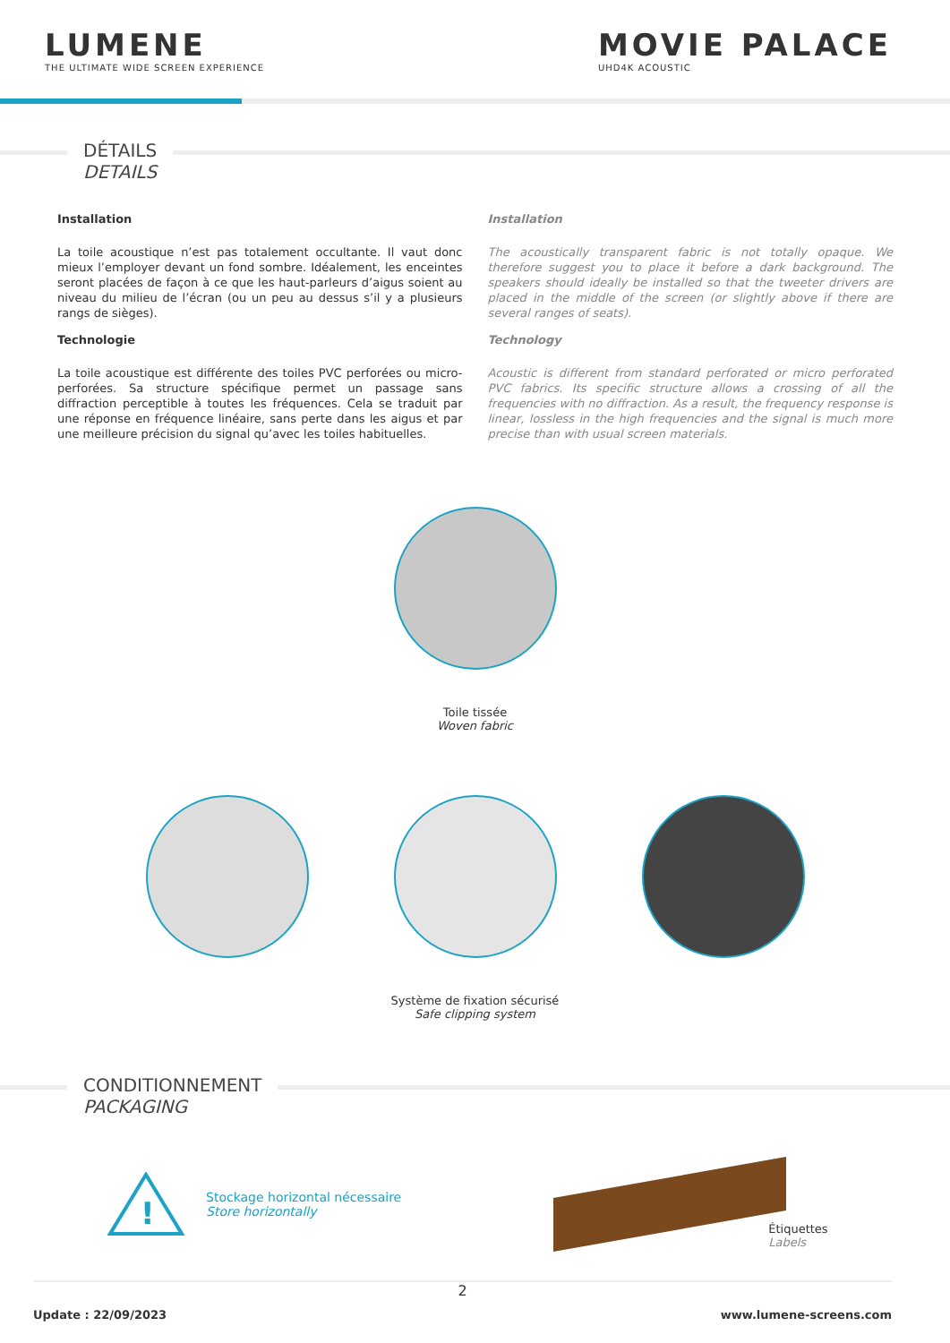LUMENE
THE ULTIMATE WIDE SCREEN EXPERIENCE
MOVIE PALACE
UHD4K ACOUSTIC
DÉTAILS DETAILS
Installation
La toile acoustique n’est pas totalement occultante. Il vaut donc mieux l’employer devant un fond sombre. Idéalement, les enceintes seront placées de façon à ce que les haut-parleurs d’aigus soient au niveau du milieu de l’écran (ou un peu au dessus s’il y a plusieurs rangs de sièges).
Technologie
La toile acoustique est différente des toiles PVC perforées ou micro-perforées. Sa structure spécifique permet un passage sans diffraction perceptible à toutes les fréquences. Cela se traduit par une réponse en fréquence linéaire, sans perte dans les aigus et par une meilleure précision du signal qu’avec les toiles habituelles.
Installation
The acoustically transparent fabric is not totally opaque. We therefore suggest you to place it before a dark background. The speakers should ideally be installed so that the tweeter drivers are placed in the middle of the screen (or slightly above if there are several ranges of seats).
Technology
Acoustic is different from standard perforated or micro perforated PVC fabrics. Its specific structure allows a crossing of all the frequencies with no diffraction. As a result, the frequency response is linear, lossless in the high frequencies and the signal is much more precise than with usual screen materials.
Toile tissée
Woven fabric
Système de fixation sécurisé
Safe clipping system
CONDITIONNEMENT PACKAGING
!
Stockage horizontal nécessaire
Store horizontally
Étiquettes
Labels
2
Update : 22/09/2023 www.lumene-screens.com